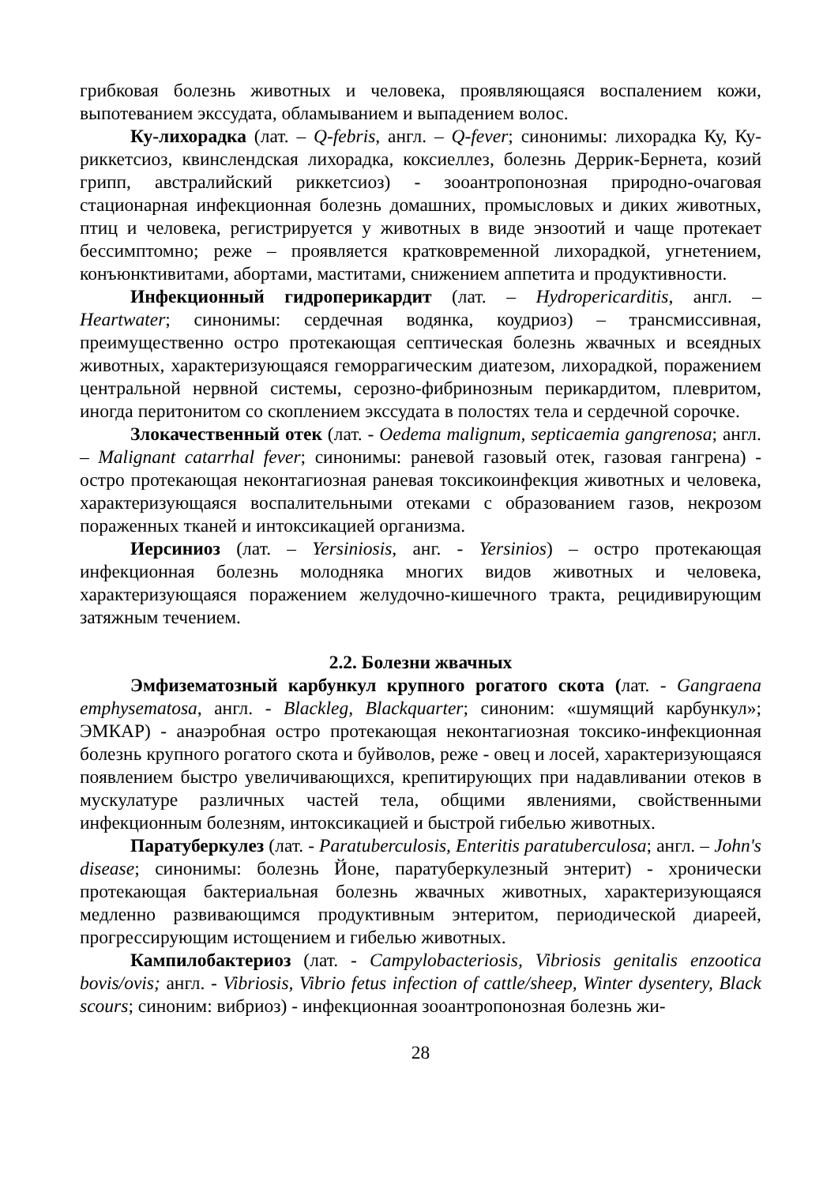грибковая болезнь животных и человека, проявляющаяся воспалением кожи, выпотеванием экссудата, обламыванием и выпадением волос.
Ку-лихорадка (лат. – Q-febris, англ. – Q-fever; синонимы: лихорадка Ку, Ку-риккетсиоз, квинслендская лихорадка, коксиеллез, болезнь Деррик-Бернета, козий грипп, австралийский риккетсиоз) - зооантропонозная природно-очаговая стационарная инфекционная болезнь домашних, промысловых и диких животных, птиц и человека, регистрируется у животных в виде энзоотий и чаще протекает бессимптомно; реже – проявляется кратковременной лихорадкой, угнетением, конъюнктивитами, абортами, маститами, снижением аппетита и продуктивности.
Инфекционный гидроперикардит (лат. – Hydropericarditis, англ. – Heartwater; синонимы: сердечная водянка, коудриоз) – трансмиссивная, преимущественно остро протекающая септическая болезнь жвачных и всеядных животных, характеризующаяся геморрагическим диатезом, лихорадкой, поражением центральной нервной системы, серозно-фибринозным перикардитом, плевритом, иногда перитонитом со скоплением экссудата в полостях тела и сердечной сорочке.
Злокачественный отек (лат. - Oedema malignum, septicaemia gangrenosa; англ. – Malignant catarrhal fever; синонимы: раневой газовый отек, газовая гангрена) - остро протекающая неконтагиозная раневая токсикоинфекция животных и человека, характеризующаяся воспалительными отеками с образованием газов, некрозом пораженных тканей и интоксикацией организма.
Иерсиниоз (лат. – Yersiniosis, анг. - Yersinios) – остро протекающая инфекционная болезнь молодняка многих видов животных и человека, характеризующаяся поражением желудочно-кишечного тракта, рецидивирующим затяжным течением.
2.2. Болезни жвачных
Эмфизематозный карбункул крупного рогатого скота (лат. - Gangraena emphysematosa, англ. - Blackleg, Blackquarter; синоним: «шумящий карбункул»; ЭМКАР) - анаэробная остро протекающая неконтагиозная токсико-инфекционная болезнь крупного рогатого скота и буйволов, реже - овец и лосей, характеризующаяся появлением быстро увеличивающихся, крепитирующих при надавливании отеков в мускулатуре различных частей тела, общими явлениями, свойственными инфекционным болезням, интоксикацией и быстрой гибелью животных.
Паратуберкулез (лат. - Paratuberculosis, Enteritis paratuberculosa; англ. – John's disease; синонимы: болезнь Йоне, паратуберкулезный энтерит) - хронически протекающая бактериальная болезнь жвачных животных, характеризующаяся медленно развивающимся продуктивным энтеритом, периодической диареей, прогрессирующим истощением и гибелью животных.
Кампилобактериоз (лат. - Campylobacteriosis, Vibriosis genitalis enzootica bovis/ovis; англ. - Vibriosis, Vibrio fetus infection of cattle/sheep, Winter dysentery, Black scours; синоним: вибриоз) - инфекционная зооантропонозная болезнь жи-
28